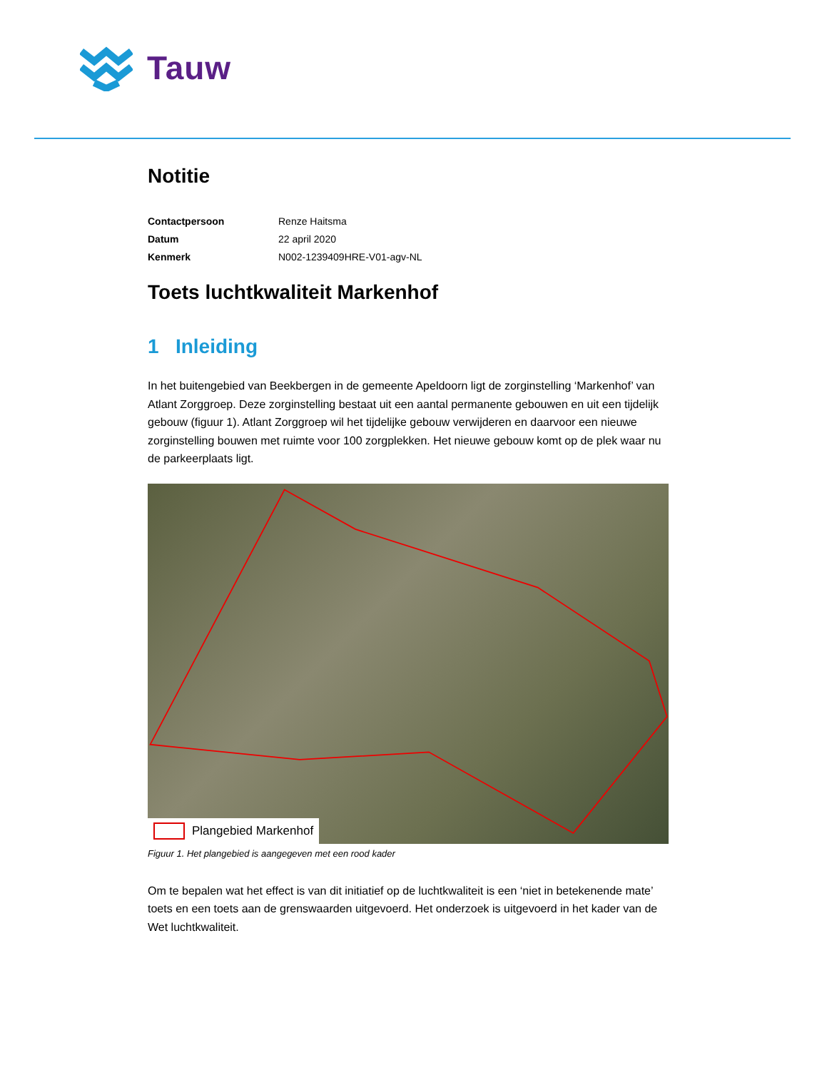Tauw
Notitie
| Contactpersoon | Renze Haitsma |
| Datum | 22 april 2020 |
| Kenmerk | N002-1239409HRE-V01-agv-NL |
Toets luchtkwaliteit Markenhof
1 Inleiding
In het buitengebied van Beekbergen in de gemeente Apeldoorn ligt de zorginstelling ‘Markenhof’ van Atlant Zorggroep. Deze zorginstelling bestaat uit een aantal permanente gebouwen en uit een tijdelijk gebouw (figuur 1). Atlant Zorggroep wil het tijdelijke gebouw verwijderen en daarvoor een nieuwe zorginstelling bouwen met ruimte voor 100 zorgplekken. Het nieuwe gebouw komt op de plek waar nu de parkeerplaats ligt.
Plangebied Markenhof
Figuur 1. Het plangebied is aangegeven met een rood kader
Om te bepalen wat het effect is van dit initiatief op de luchtkwaliteit is een ‘niet in betekenende mate’ toets en een toets aan de grenswaarden uitgevoerd. Het onderzoek is uitgevoerd in het kader van de Wet luchtkwaliteit.